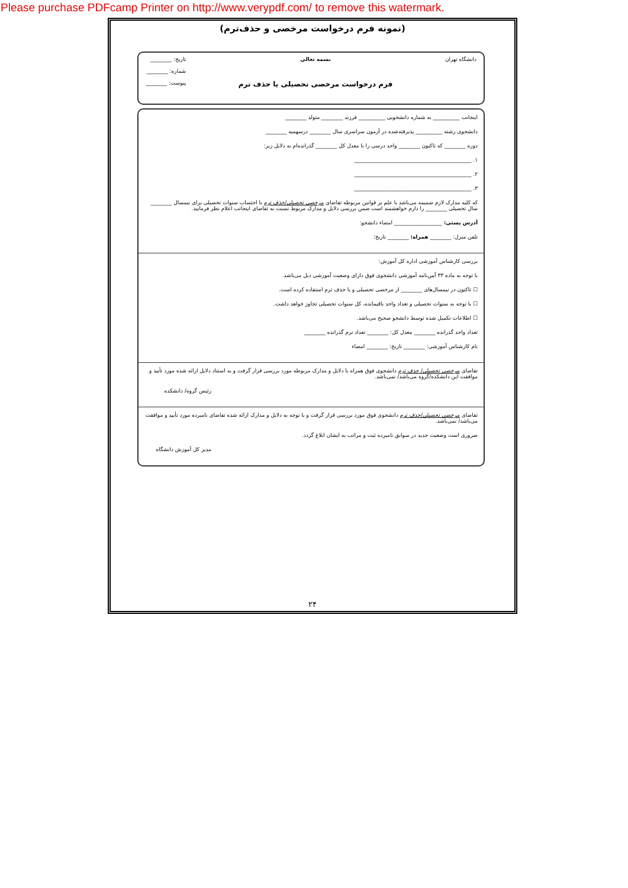Please purchase PDFcamp Printer on http://www.verypdf.com/ to remove this watermark.
(نمونه فرم درخواست مرخصی و حذف‌ترم)
دانشگاه تهران بسمه تعالی
فرم درخواست مرخصی تحصیلی یا حذف ترم
تاریخ: ________
شماره: ________
پیوست: ________
اینجانب __________ به شماره دانشجویی __________ فرزند ________ متولد ________
دانشجوی رشته __________ پذیرفته‌شده در آزمون سراسری سال ________ درسهمیه ________
دوره ________ که تاکنون ________ واحد درسی را با معدل کل ________ گذرانده‌ام به دلایل زیر:
۱. ____________________________________________
۲. ____________________________________________
۳. ____________________________________________
که کلیه مدارک لازم ضمیمه می‌باشد با علم بر قوانین مربوطه تقاضای مرخصی تحصیلی/حذف ترم با احتساب سنوات تحصیلی برای نیمسال ________ سال تحصیلی ________ را دارم خواهشمند است ضمن بررسی دلایل و مدارک مربوط نسبت به تقاضای اینجانب اعلام نظر فرمایید.
آدرس پستی: __________________ امضاء دانشجو:
تلفن منزل: ________ همراه: ________ تاریخ:
بررسی کارشناس آموزشی اداره کل آموزش:
با توجه به ماده ۳۳ آیین‌نامه آموزشی دانشجوی فوق دارای وضعیت آموزشی ذیل می‌باشد.
☐ تاکنون در نیمسال‌های ________ از مرخصی تحصیلی و یا حذف ترم استفاده کرده است.
☐ با توجه به سنوات تحصیلی و تعداد واحد باقیمانده، کل سنوات تحصیلی تجاوز خواهد داشت.
☐ اطلاعات تکمیل شده توسط دانشجو صحیح می‌باشد.
تعداد واحد گذرانده ________ معدل کل: ________ تعداد ترم گذرانده ________
نام کارشناس آموزشی: ________ تاریخ: ________ امضاء
تقاضای مرخصی تحصیلی/ حذف ترم دانشجوی فوق همراه با دلایل و مدارک مربوطه مورد بررسی قرار گرفت و به استناد دلایل ارائه شده مورد تأیید و موافقت این دانشکده/گروه می‌باشد/ نمی‌باشد.
رئیس گروه/ دانشکده
تقاضای مرخصی تحصیلی/حذف ترم دانشجوی فوق مورد بررسی قرار گرفت و با توجه به دلایل و مدارک ارائه شده تقاضای نامبرده مورد تأیید و موافقت می‌باشد/ نمی‌باشد.
ضروری است وضعیت جدید در سوابق نامبرده ثبت و مراتب به ایشان ابلاغ گردد.
مدیر کل آموزش دانشگاه
۲۴